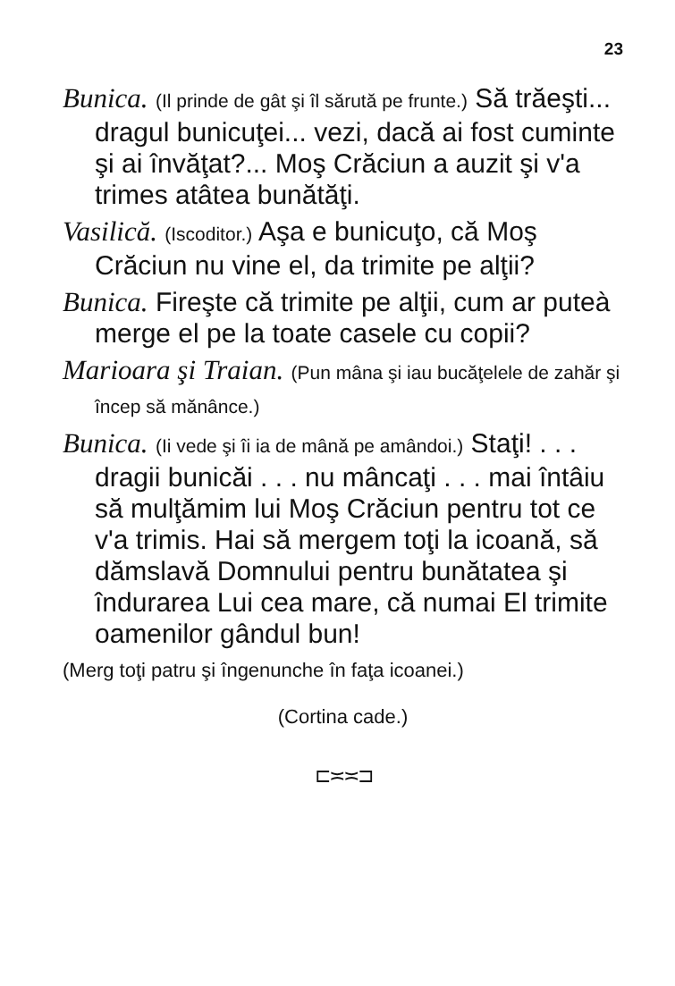23
Bunica. (Il prinde de gât şi îl sărută pe frunte.) Să trăeşti... dragul bunicuţei... vezi, dacă ai fost cuminte şi ai învăţat?... Moş Crăciun a auzit şi v'a trimes atâtea bunătăţi.
Vasilică. (Iscoditor.) Aşa e bunicuţo, că Moş Crăciun nu vine el, da trimite pe alţii?
Bunica. Fireşte că trimite pe alţii, cum ar puteà merge el pe la toate casele cu copii?
Marioara şi Traian. (Pun mâna şi iau bucăţelele de zahăr şi încep să mănânce.)
Bunica. (Ii vede şi îi ia de mână pe amândoi.) Staţi! . . . dragii bunicăi . . . nu mâncaţi . . . mai întâiu să mulţămim lui Moş Crăciun pentru tot ce v'a trimis. Hai să mergem toţi la icoană, să dămslavă Domnului pentru bunătatea şi îndurarea Lui cea mare, că numai El trimite oamenilor gândul bun!
(Merg toţi patru şi îngenunche în faţa icoanei.)
(Cortina cade.)
⊏≍≍⊐